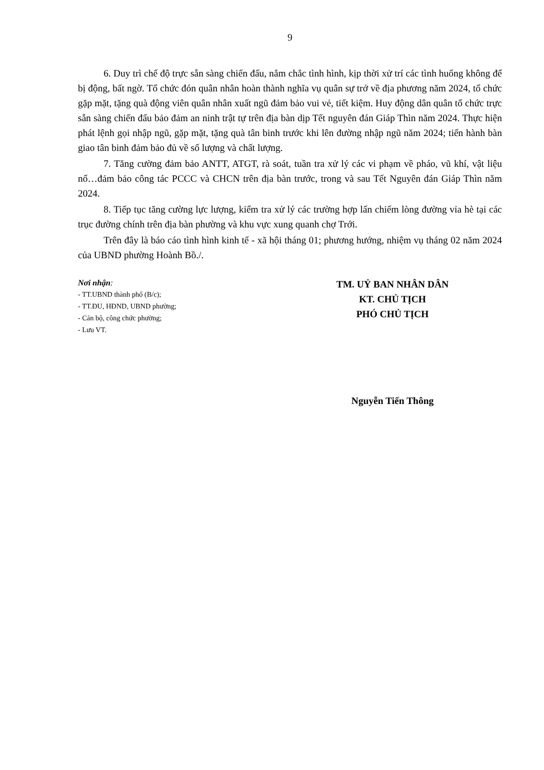9
6. Duy trì chế độ trực sẵn sàng chiến đấu, nắm chắc tình hình, kịp thời xử trí các tình huống không để bị động, bất ngờ. Tổ chức đón quân nhân hoàn thành nghĩa vụ quân sự trở về địa phương năm 2024, tổ chức gặp mặt, tặng quà động viên quân nhân xuất ngũ đảm bảo vui vẻ, tiết kiệm. Huy động dân quân tổ chức trực sẵn sàng chiến đấu bảo đảm an ninh trật tự trên địa bàn dịp Tết nguyên đán Giáp Thìn năm 2024. Thực hiện phát lệnh gọi nhập ngũ, gặp mặt, tặng quà tân binh trước khi lên đường nhập ngũ năm 2024; tiến hành bàn giao tân binh đảm bảo đủ về số lượng và chất lượng.
7. Tăng cường đảm bảo ANTT, ATGT, rà soát, tuần tra xử lý các vi phạm về pháo, vũ khí, vật liệu nổ…đảm bảo công tác PCCC và CHCN trên địa bàn trước, trong và sau Tết Nguyên đán Giáp Thìn năm 2024.
8. Tiếp tục tăng cường lực lượng, kiểm tra xử lý các trường hợp lấn chiếm lòng đường vỉa hè tại các trục đường chính trên địa bàn phường và khu vực xung quanh chợ Trới.
Trên đây là báo cáo tình hình kinh tế - xã hội tháng 01; phương hướng, nhiệm vụ tháng 02 năm 2024 của UBND phường Hoành Bồ./.
Nơi nhận:
- TT.UBND thành phố (B/c);
- TT.ĐU, HĐND, UBND phường;
- Cán bộ, công chức phường;
- Lưu VT.
TM. UỶ BAN NHÂN DÂN
KT. CHỦ TỊCH
PHÓ CHỦ TỊCH
Nguyễn Tiến Thông